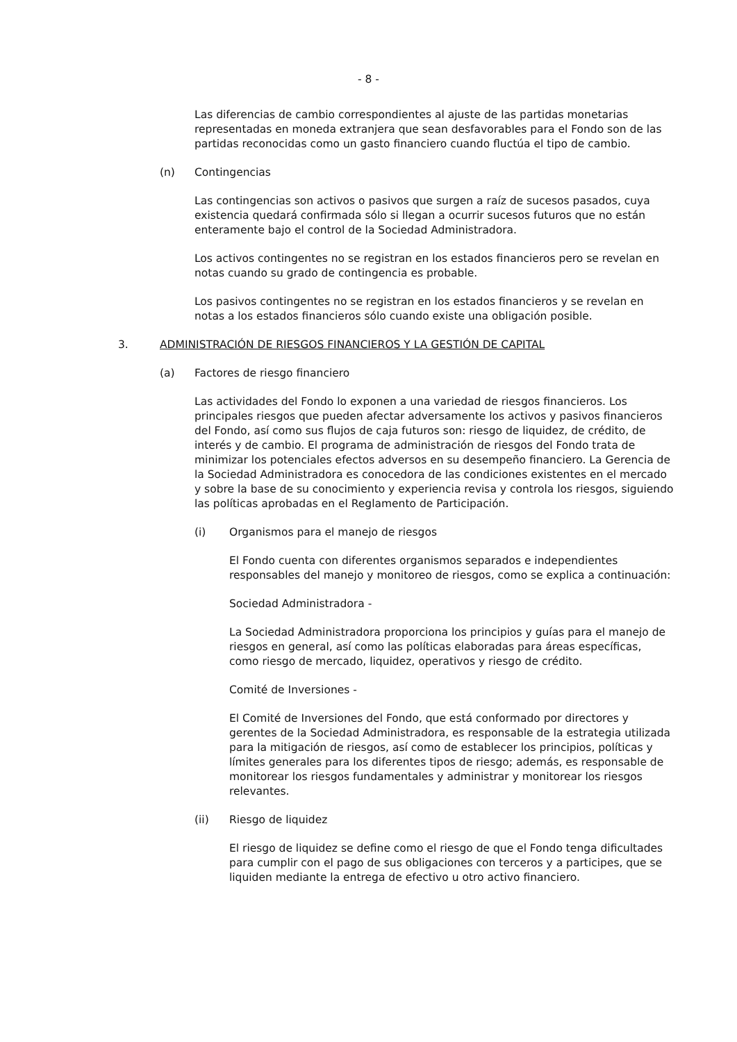- 8 -
Las diferencias de cambio correspondientes al ajuste de las partidas monetarias representadas en moneda extranjera que sean desfavorables para el Fondo son de las partidas reconocidas como un gasto financiero cuando fluctúa el tipo de cambio.
(n) Contingencias
Las contingencias son activos o pasivos que surgen a raíz de sucesos pasados, cuya existencia quedará confirmada sólo si llegan a ocurrir sucesos futuros que no están enteramente bajo el control de la Sociedad Administradora.
Los activos contingentes no se registran en los estados financieros pero se revelan en notas cuando su grado de contingencia es probable.
Los pasivos contingentes no se registran en los estados financieros y se revelan en notas a los estados financieros sólo cuando existe una obligación posible.
3. ADMINISTRACIÓN DE RIESGOS FINANCIEROS Y LA GESTIÓN DE CAPITAL
(a) Factores de riesgo financiero
Las actividades del Fondo lo exponen a una variedad de riesgos financieros. Los principales riesgos que pueden afectar adversamente los activos y pasivos financieros del Fondo, así como sus flujos de caja futuros son: riesgo de liquidez, de crédito, de interés y de cambio. El programa de administración de riesgos del Fondo trata de minimizar los potenciales efectos adversos en su desempeño financiero. La Gerencia de la Sociedad Administradora es conocedora de las condiciones existentes en el mercado y sobre la base de su conocimiento y experiencia revisa y controla los riesgos, siguiendo las políticas aprobadas en el Reglamento de Participación.
(i) Organismos para el manejo de riesgos
El Fondo cuenta con diferentes organismos separados e independientes responsables del manejo y monitoreo de riesgos, como se explica a continuación:
Sociedad Administradora -
La Sociedad Administradora proporciona los principios y guías para el manejo de riesgos en general, así como las políticas elaboradas para áreas específicas, como riesgo de mercado, liquidez, operativos y riesgo de crédito.
Comité de Inversiones -
El Comité de Inversiones del Fondo, que está conformado por directores y gerentes de la Sociedad Administradora, es responsable de la estrategia utilizada para la mitigación de riesgos, así como de establecer los principios, políticas y límites generales para los diferentes tipos de riesgo; además, es responsable de monitorear los riesgos fundamentales y administrar y monitorear los riesgos relevantes.
(ii) Riesgo de liquidez
El riesgo de liquidez se define como el riesgo de que el Fondo tenga dificultades para cumplir con el pago de sus obligaciones con terceros y a participes, que se liquiden mediante la entrega de efectivo u otro activo financiero.